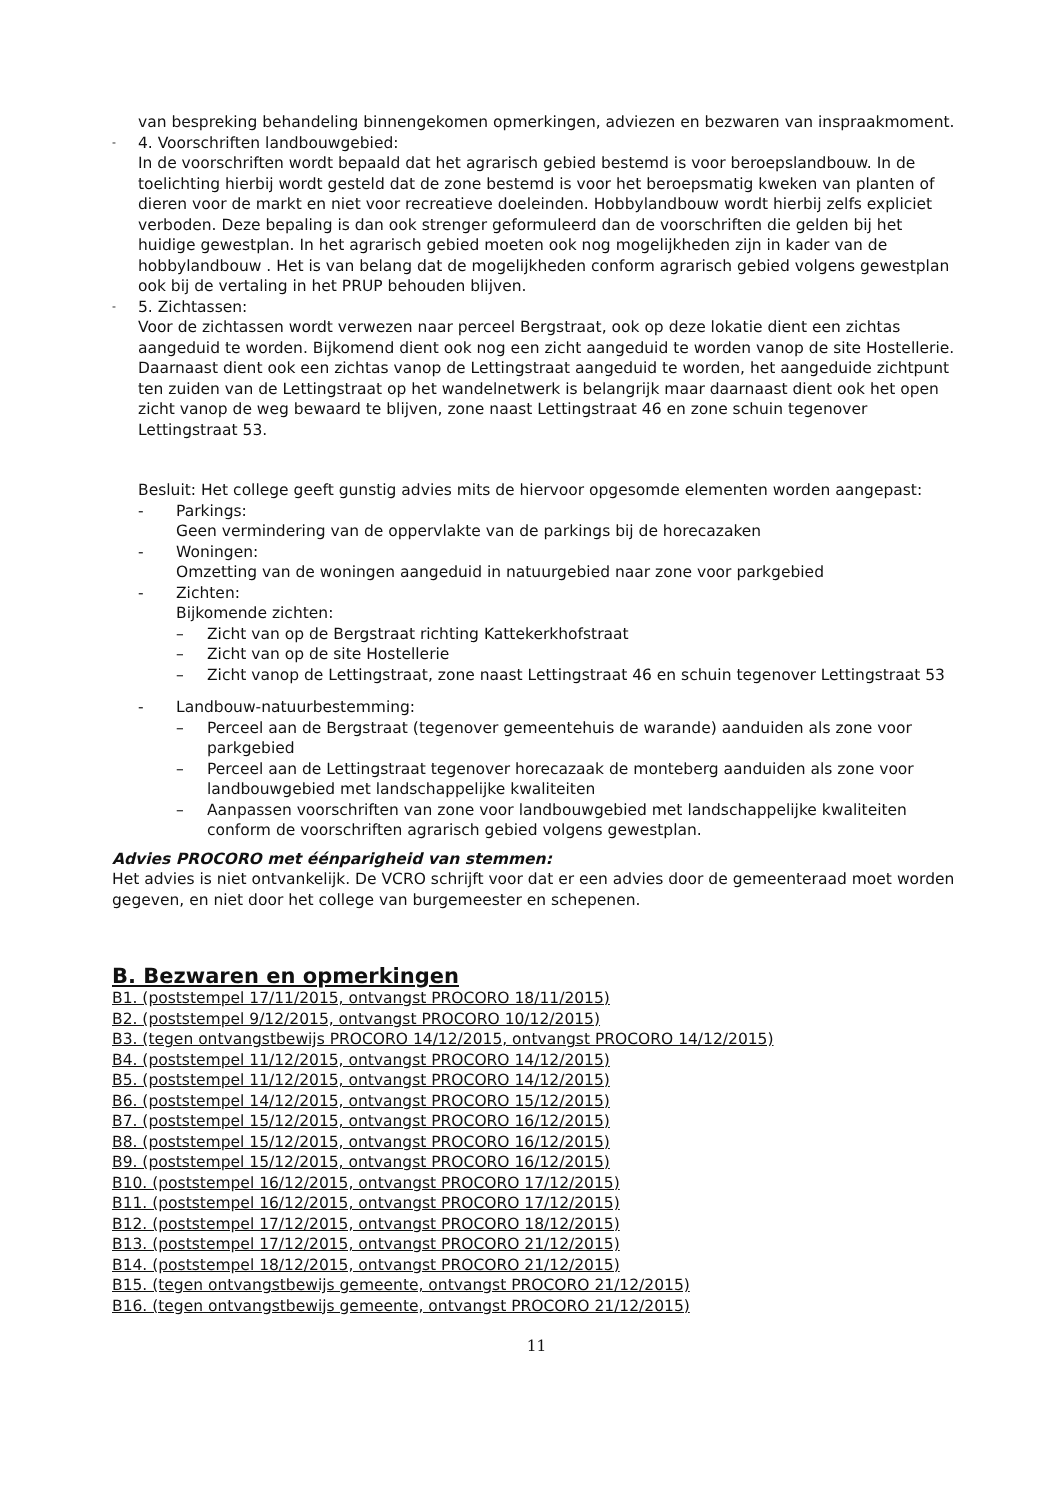van bespreking behandeling binnengekomen opmerkingen, adviezen en bezwaren van inspraakmoment.
-
4. Voorschriften landbouwgebied:
In de voorschriften wordt bepaald dat het agrarisch gebied bestemd is voor beroepslandbouw. In de toelichting hierbij wordt gesteld dat de zone bestemd is voor het beroepsmatig kweken van planten of dieren voor de markt en niet voor recreatieve doeleinden. Hobbylandbouw wordt hierbij zelfs expliciet verboden. Deze bepaling is dan ook strenger geformuleerd dan de voorschriften die gelden bij het huidige gewestplan. In het agrarisch gebied moeten ook nog mogelijkheden zijn in kader van de hobbylandbouw . Het is van belang dat de mogelijkheden conform agrarisch gebied volgens gewestplan ook bij de vertaling in het PRUP behouden blijven.
-
5. Zichtassen:
Voor de zichtassen wordt verwezen naar perceel Bergstraat, ook op deze lokatie dient een zichtas aangeduid te worden. Bijkomend dient ook nog een zicht aangeduid te worden vanop de site Hostellerie.
Daarnaast dient ook een zichtas vanop de Lettingstraat aangeduid te worden, het aangeduide zichtpunt ten zuiden van de Lettingstraat op het wandelnetwerk is belangrijk maar daarnaast dient ook het open zicht vanop de weg bewaard te blijven, zone naast Lettingstraat 46 en zone schuin tegenover Lettingstraat 53.
Besluit: Het college geeft gunstig advies mits de hiervoor opgesomde elementen worden aangepast:
- Parkings:
Geen vermindering van de oppervlakte van de parkings bij de horecazaken
- Woningen:
Omzetting van de woningen aangeduid in natuurgebied naar zone voor parkgebied
- Zichten:
Bijkomende zichten:
– Zicht van op de Bergstraat richting Kattekerkhofstraat
– Zicht van op de site Hostellerie
– Zicht vanop de Lettingstraat, zone naast Lettingstraat 46 en schuin tegenover Lettingstraat 53
- Landbouw-natuurbestemming:
– Perceel aan de Bergstraat (tegenover gemeentehuis de warande) aanduiden als zone voor parkgebied
– Perceel aan de Lettingstraat tegenover horecazaak de monteberg aanduiden als zone voor landbouwgebied met landschappelijke kwaliteiten
– Aanpassen voorschriften van zone voor landbouwgebied met landschappelijke kwaliteiten conform de voorschriften agrarisch gebied volgens gewestplan.
Advies PROCORO met éénparigheid van stemmen:
Het advies is niet ontvankelijk. De VCRO schrijft voor dat er een advies door de gemeenteraad moet worden gegeven, en niet door het college van burgemeester en schepenen.
B. Bezwaren en opmerkingen
B1. (poststempel 17/11/2015, ontvangst PROCORO 18/11/2015)
B2. (poststempel 9/12/2015, ontvangst PROCORO 10/12/2015)
B3. (tegen ontvangstbewijs PROCORO 14/12/2015, ontvangst PROCORO 14/12/2015)
B4. (poststempel 11/12/2015, ontvangst PROCORO 14/12/2015)
B5. (poststempel 11/12/2015, ontvangst PROCORO 14/12/2015)
B6. (poststempel 14/12/2015, ontvangst PROCORO 15/12/2015)
B7. (poststempel 15/12/2015, ontvangst PROCORO 16/12/2015)
B8. (poststempel 15/12/2015, ontvangst PROCORO 16/12/2015)
B9. (poststempel 15/12/2015, ontvangst PROCORO 16/12/2015)
B10. (poststempel 16/12/2015, ontvangst PROCORO 17/12/2015)
B11. (poststempel 16/12/2015, ontvangst PROCORO 17/12/2015)
B12. (poststempel 17/12/2015, ontvangst PROCORO 18/12/2015)
B13. (poststempel 17/12/2015, ontvangst PROCORO 21/12/2015)
B14. (poststempel 18/12/2015, ontvangst PROCORO 21/12/2015)
B15. (tegen ontvangstbewijs gemeente, ontvangst PROCORO 21/12/2015)
B16. (tegen ontvangstbewijs gemeente, ontvangst PROCORO 21/12/2015)
11